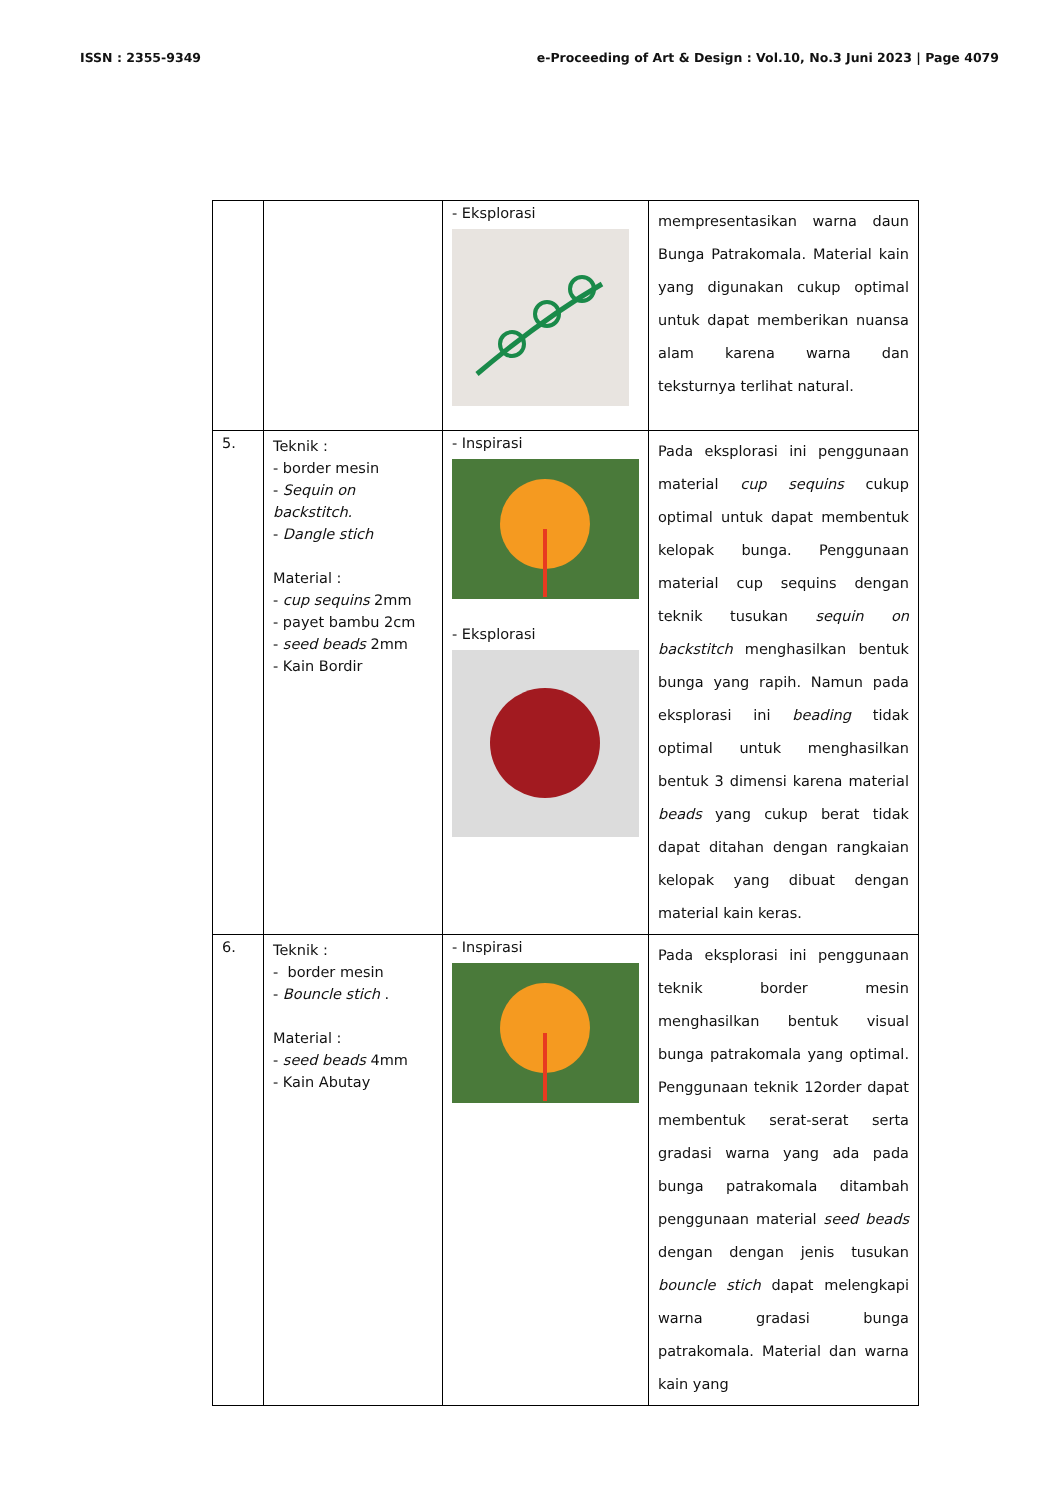ISSN : 2355-9349 e-Proceeding of Art & Design : Vol.10, No.3 Juni 2023 | Page 4079
| | | - Eksplorasi | mempresentasikan warna daun Bunga Patrakomala. Material kain yang digunakan cukup optimal untuk dapat memberikan nuansa alam karena warna dan teksturnya terlihat natural. |
| 5. | Teknik : - border mesin - Sequin on backstitch. - Dangle stich Material : - cup sequins 2mm - payet bambu 2cm - seed beads 2mm - Kain Bordir | - Inspirasi - Eksplorasi | Pada eksplorasi ini penggunaan material cup sequins cukup optimal untuk dapat membentuk kelopak bunga. Penggunaan material cup sequins dengan teknik tusukan sequin on backstitch menghasilkan bentuk bunga yang rapih. Namun pada eksplorasi ini beading tidak optimal untuk menghasilkan bentuk 3 dimensi karena material beads yang cukup berat tidak dapat ditahan dengan rangkaian kelopak yang dibuat dengan material kain keras. |
| 6. | Teknik : - border mesin - Bouncle stich . Material : - seed beads 4mm - Kain Abutay | - Inspirasi | Pada eksplorasi ini penggunaan teknik border mesin menghasilkan bentuk visual bunga patrakomala yang optimal. Penggunaan teknik 12order dapat membentuk serat-serat serta gradasi warna yang ada pada bunga patrakomala ditambah penggunaan material seed beads dengan dengan jenis tusukan bouncle stich dapat melengkapi warna gradasi bunga patrakomala. Material dan warna kain yang |